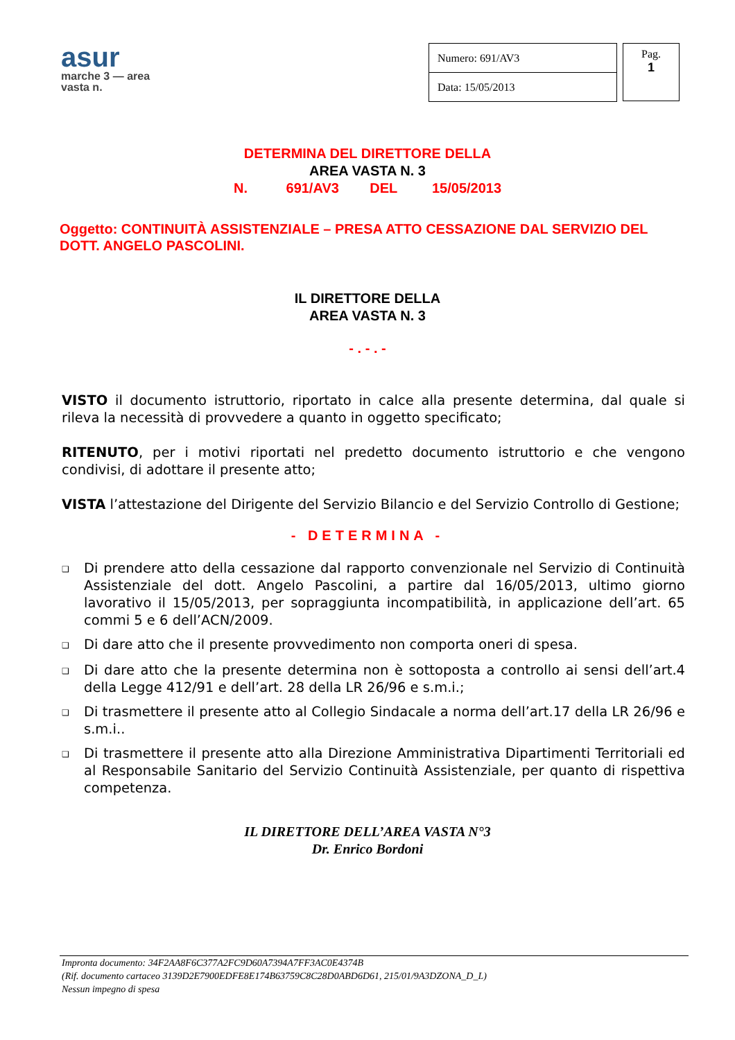asur
marche 3 — area vasta n.
| Numero: 691/AV3 |
| Data: 15/05/2013 |
Pag.
1
DETERMINA DEL DIRETTORE DELLA
AREA VASTA N. 3
N. 691/AV3 DEL 15/05/2013
Oggetto: CONTINUITÀ ASSISTENZIALE – PRESA ATTO CESSAZIONE DAL SERVIZIO DEL DOTT. ANGELO PASCOLINI.
IL DIRETTORE DELLA
AREA VASTA N. 3
- . - . -
VISTO il documento istruttorio, riportato in calce alla presente determina, dal quale si rileva la necessità di provvedere a quanto in oggetto specificato;
RITENUTO, per i motivi riportati nel predetto documento istruttorio e che vengono condivisi, di adottare il presente atto;
VISTA l’attestazione del Dirigente del Servizio Bilancio e del Servizio Controllo di Gestione;
- DETERMINA -
❑ Di prendere atto della cessazione dal rapporto convenzionale nel Servizio di Continuità Assistenziale del dott. Angelo Pascolini, a partire dal 16/05/2013, ultimo giorno lavorativo il 15/05/2013, per sopraggiunta incompatibilità, in applicazione dell’art. 65 commi 5 e 6 dell’ACN/2009.
❑ Di dare atto che il presente provvedimento non comporta oneri di spesa.
❑ Di dare atto che la presente determina non è sottoposta a controllo ai sensi dell’art.4 della Legge 412/91 e dell’art. 28 della LR 26/96 e s.m.i.;
❑ Di trasmettere il presente atto al Collegio Sindacale a norma dell’art.17 della LR 26/96 e s.m.i..
❑ Di trasmettere il presente atto alla Direzione Amministrativa Dipartimenti Territoriali ed al Responsabile Sanitario del Servizio Continuità Assistenziale, per quanto di rispettiva competenza.
IL DIRETTORE DELL’AREA VASTA N°3
Dr. Enrico Bordoni
Impronta documento: 34F2AA8F6C377A2FC9D60A7394A7FF3AC0E4374B
(Rif. documento cartaceo 3139D2E7900EDFE8E174B63759C8C28D0ABD6D61, 215/01/9A3DZONA_D_L)
Nessun impegno di spesa